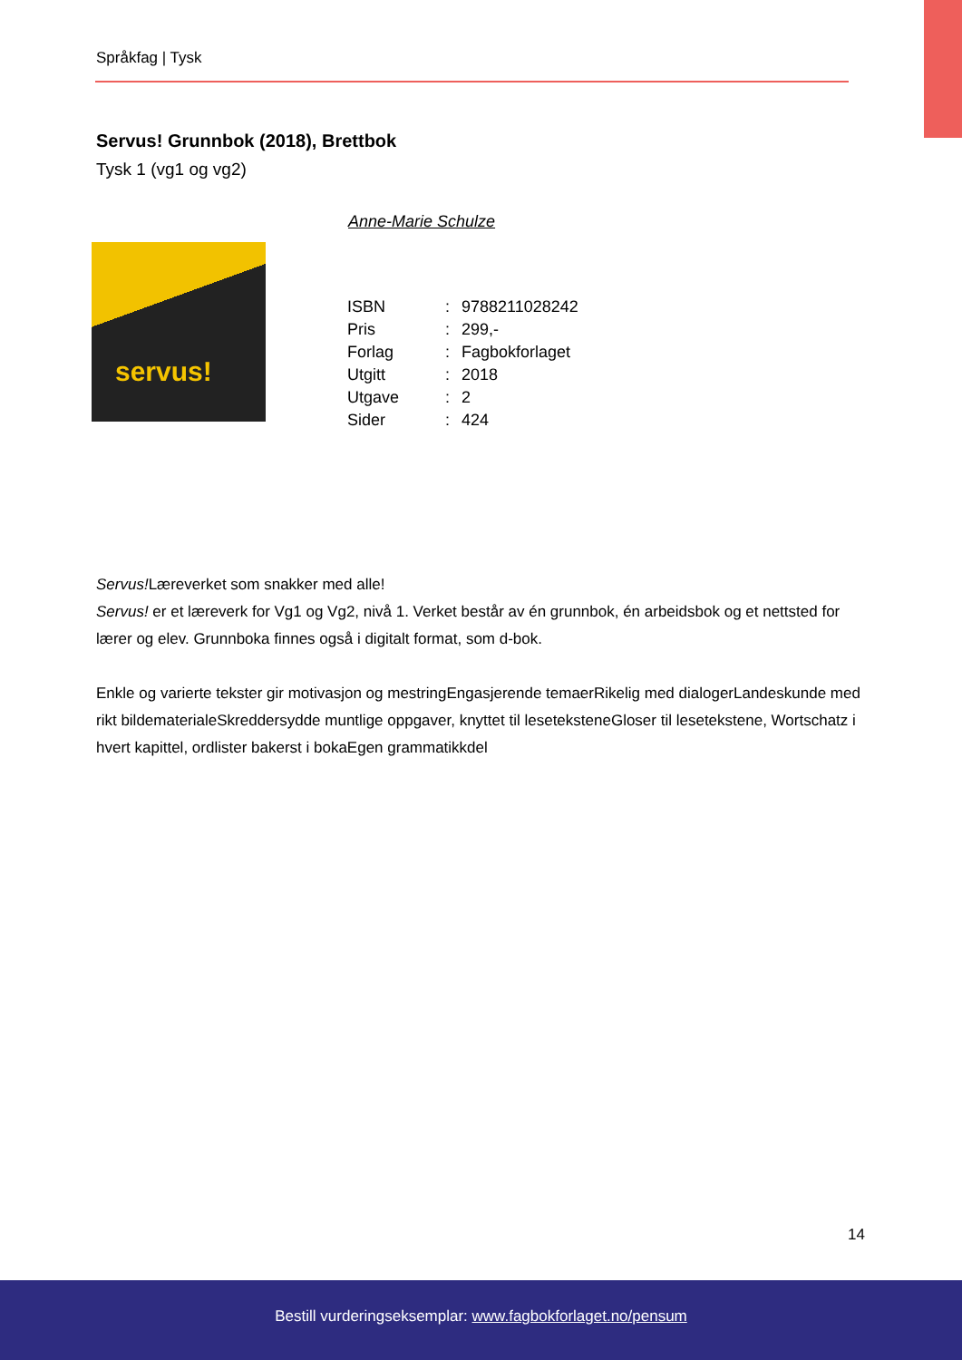Språkfag | Tysk
Servus! Grunnbok (2018), Brettbok
Tysk 1 (vg1 og vg2)
Anne-Marie Schulze
servus!
| ISBN | : | 9788211028242 |
| Pris | : | 299,- |
| Forlag | : | Fagbokforlaget |
| Utgitt | : | 2018 |
| Utgave | : | 2 |
| Sider | : | 424 |
Servus!Læreverket som snakker med alle!
Servus! er et læreverk for Vg1 og Vg2, nivå 1. Verket består av én grunnbok, én arbeidsbok og et nettsted for lærer og elev. Grunnboka finnes også i digitalt format, som d-bok.
Enkle og varierte tekster gir motivasjon og mestringEngasjerende temaerRikelig med dialogerLandeskunde med rikt bildematerialeSkreddersydde muntlige oppgaver, knyttet til leseteksteneGloser til lesetekstene, Wortschatz i hvert kapittel, ordlister bakerst i bokaEgen grammatikkdel
14
Bestill vurderingseksemplar: www.fagbokforlaget.no/pensum